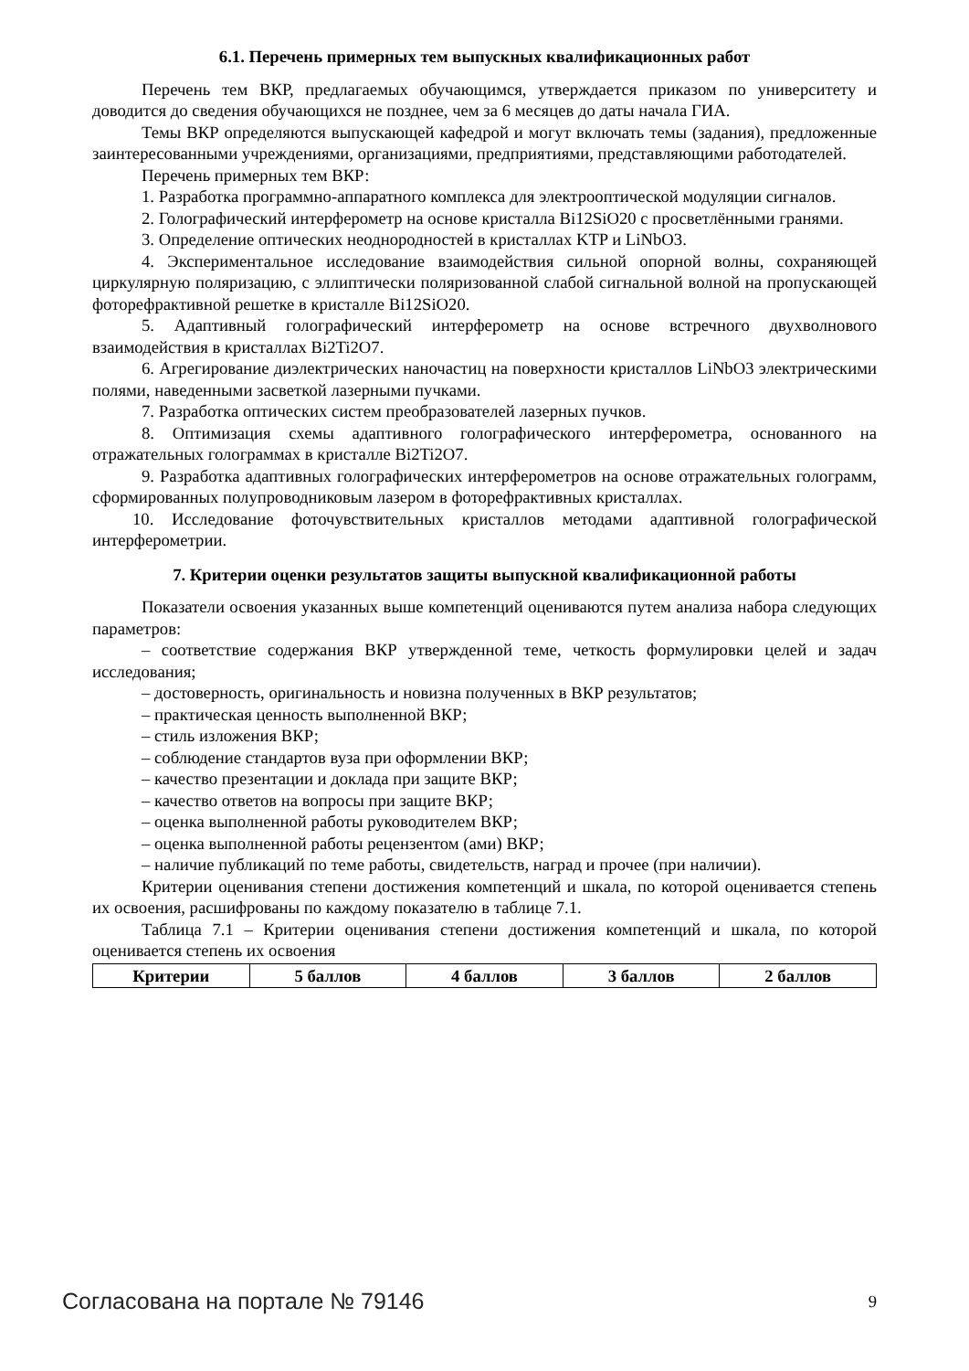6.1. Перечень примерных тем выпускных квалификационных работ
Перечень тем ВКР, предлагаемых обучающимся, утверждается приказом по университету и доводится до сведения обучающихся не позднее, чем за 6 месяцев до даты начала ГИА.
Темы ВКР определяются выпускающей кафедрой и могут включать темы (задания), предложенные заинтересованными учреждениями, организациями, предприятиями, представляющими работодателей.
Перечень примерных тем ВКР:
1. Разработка программно-аппаратного комплекса для электрооптической модуляции сигналов.
2. Голографический интерферометр на основе кристалла Bi12SiO20 с просветлёнными гранями.
3. Определение оптических неоднородностей в кристаллах KTP и LiNbO3.
4. Экспериментальное исследование взаимодействия сильной опорной волны, сохраняющей циркулярную поляризацию, с эллиптически поляризованной слабой сигнальной волной на пропускающей фоторефрактивной решетке в кристалле Bi12SiO20.
5. Адаптивный голографический интерферометр на основе встречного двухволнового взаимодействия в кристаллах Bi2Ti2O7.
6. Агрегирование диэлектрических наночастиц на поверхности кристаллов LiNbO3 электрическими полями, наведенными засветкой лазерными пучками.
7. Разработка оптических систем преобразователей лазерных пучков.
8. Оптимизация схемы адаптивного голографического интерферометра, основанного на отражательных голограммах в кристалле Bi2Ti2O7.
9. Разработка адаптивных голографических интерферометров на основе отражательных голограмм, сформированных полупроводниковым лазером в фоторефрактивных кристаллах.
10. Исследование фоточувствительных кристаллов методами адаптивной голографической интерферометрии.
7. Критерии оценки результатов защиты выпускной квалификационной работы
Показатели освоения указанных выше компетенций оцениваются путем анализа набора следующих параметров:
– соответствие содержания ВКР утвержденной теме, четкость формулировки целей и задач исследования;
– достоверность, оригинальность и новизна полученных в ВКР результатов;
– практическая ценность выполненной ВКР;
– стиль изложения ВКР;
– соблюдение стандартов вуза при оформлении ВКР;
– качество презентации и доклада при защите ВКР;
– качество ответов на вопросы при защите ВКР;
– оценка выполненной работы руководителем ВКР;
– оценка выполненной работы рецензентом (ами) ВКР;
– наличие публикаций по теме работы, свидетельств, наград и прочее (при наличии).
Критерии оценивания степени достижения компетенций и шкала, по которой оценивается степень их освоения, расшифрованы по каждому показателю в таблице 7.1.
Таблица 7.1 – Критерии оценивания степени достижения компетенций и шкала, по которой оценивается степень их освоения
| Критерии | 5 баллов | 4 баллов | 3 баллов | 2 баллов |
| --- | --- | --- | --- | --- |
Согласована на портале № 79146 9